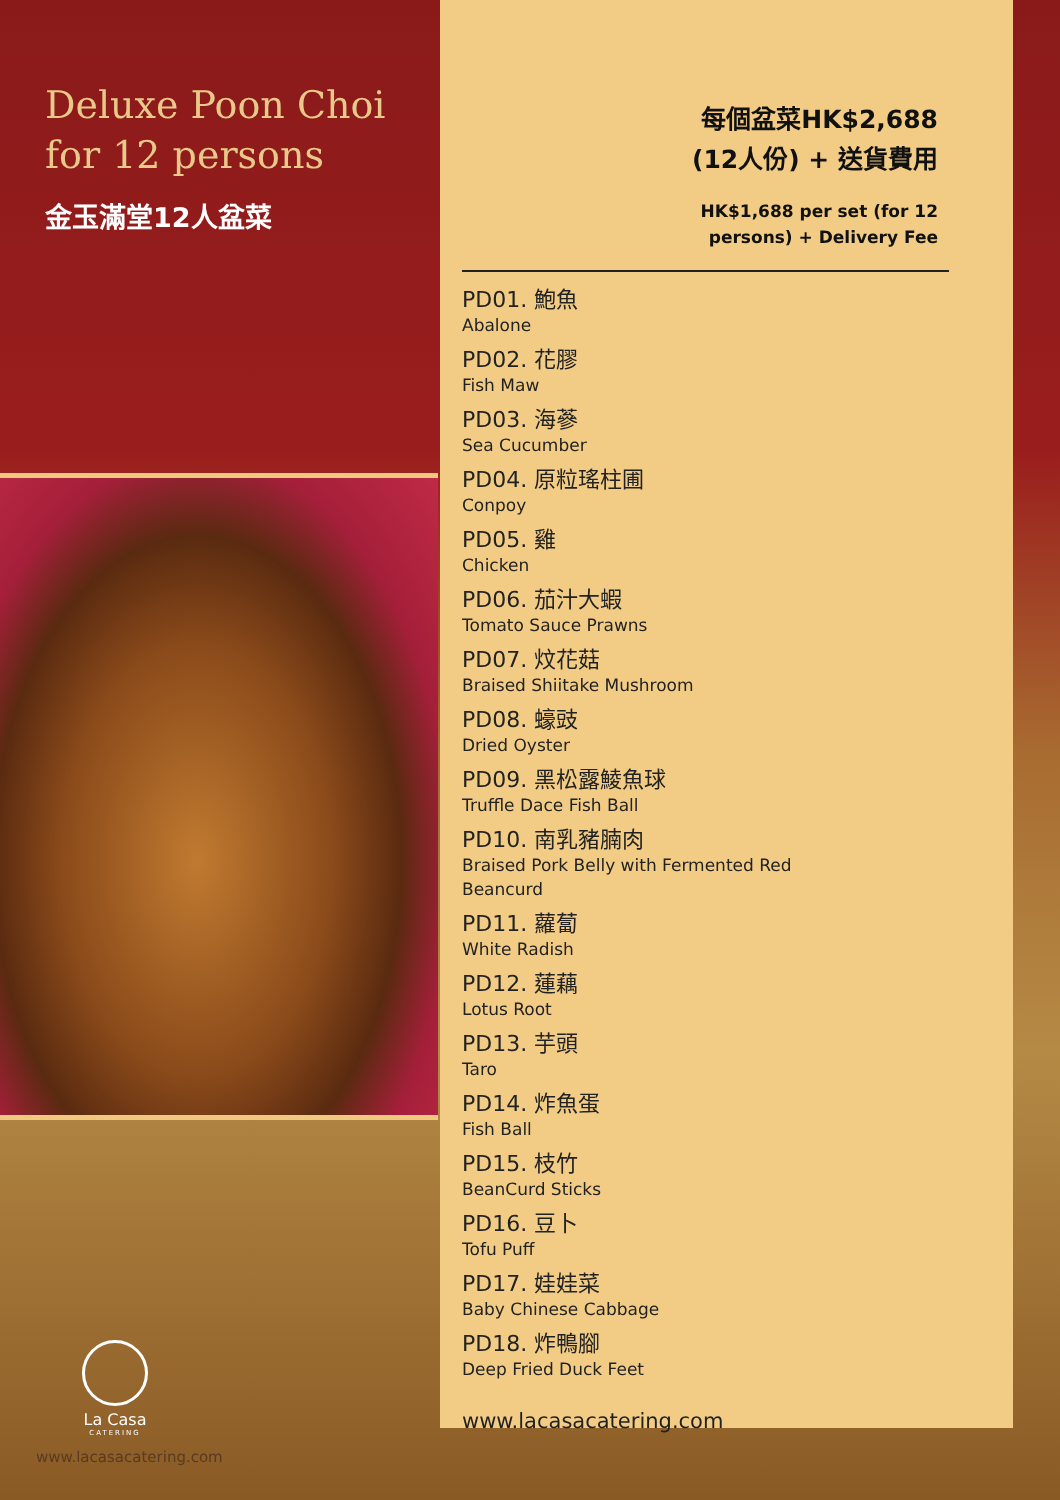Deluxe Poon Choi
for 12 persons
金玉滿堂12人盆菜
La Casa
CATERING
www.lacasacatering.com
每個盆菜HK$2,688
(12人份) + 送貨費用
HK$1,688 per set (for 12
persons) + Delivery Fee
PD01. 鮑魚
Abalone
PD02. 花膠
Fish Maw
PD03. 海蔘
Sea Cucumber
PD04. 原粒瑤柱圃
Conpoy
PD05. 雞
Chicken
PD06. 茄汁大蝦
Tomato Sauce Prawns
PD07. 炆花菇
Braised Shiitake Mushroom
PD08. 蠔豉
Dried Oyster
PD09. 黑松露鯪魚球
Truffle Dace Fish Ball
PD10. 南乳豬腩肉
Braised Pork Belly with Fermented Red
Beancurd
PD11. 蘿蔔
White Radish
PD12. 蓮藕
Lotus Root
PD13. 芋頭
Taro
PD14. 炸魚蛋
Fish Ball
PD15. 枝竹
BeanCurd Sticks
PD16. 豆卜
Tofu Puff
PD17. 娃娃菜
Baby Chinese Cabbage
PD18. 炸鴨腳
Deep Fried Duck Feet
www.lacasacatering.com